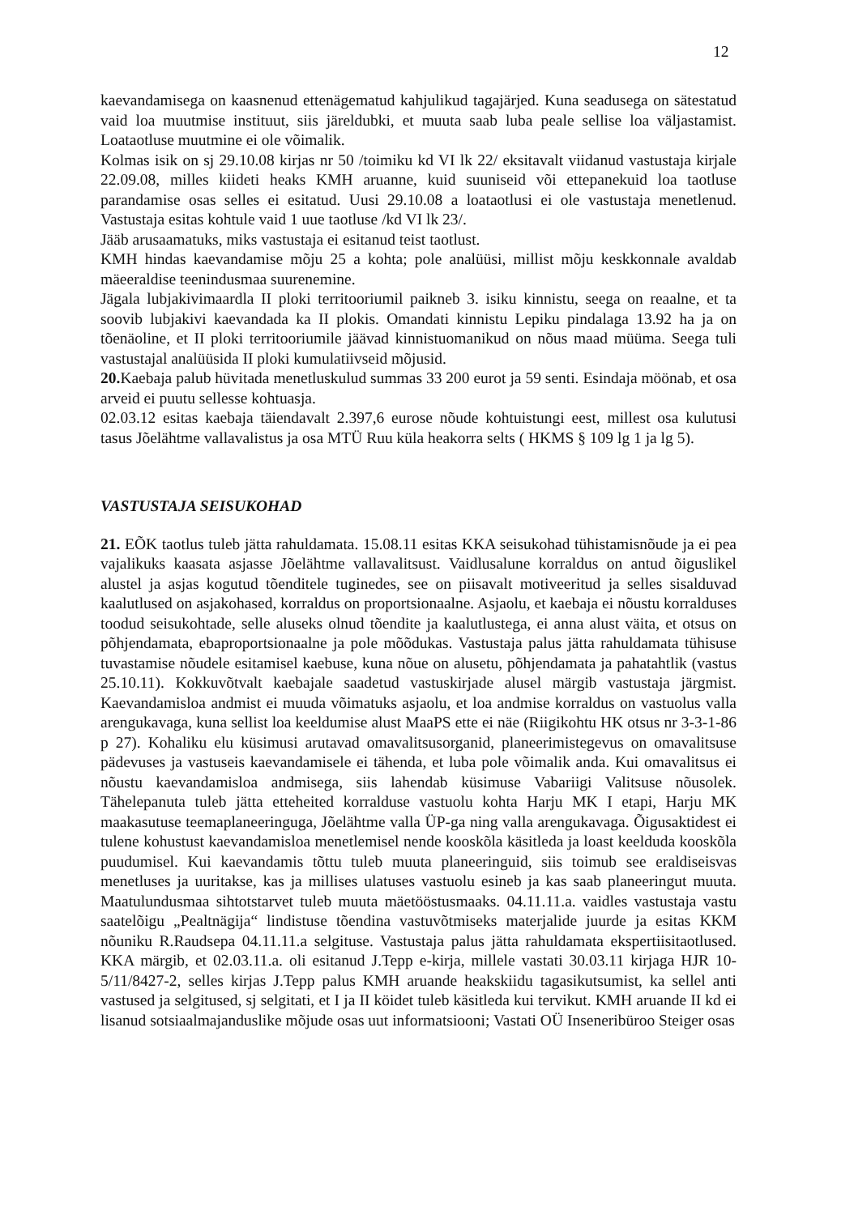12
kaevandamisega on kaasnenud ettenägematud kahjulikud tagajärjed. Kuna seadusega on sätestatud vaid loa muutmise instituut, siis järeldubki, et muuta saab luba peale sellise loa väljastamist. Loataotluse muutmine ei ole võimalik.
Kolmas isik on sj 29.10.08 kirjas nr 50 /toimiku kd VI lk 22/ eksitavalt viidanud vastustaja kirjale 22.09.08, milles kiideti heaks KMH aruanne, kuid suuniseid või ettepanekuid loa taotluse parandamise osas selles ei esitatud. Uusi 29.10.08 a loataotlusi ei ole vastustaja menetlenud. Vastustaja esitas kohtule vaid 1 uue taotluse /kd VI lk 23/.
Jääb arusaamatuks, miks vastustaja ei esitanud teist taotlust.
KMH hindas kaevandamise mõju 25 a kohta; pole analüüsi, millist mõju keskkonnale avaldab mäeeraldise teenindusmaa suurenemine.
Jägala lubjakivimaardla II ploki territooriumil paikneb 3. isiku kinnistu, seega on reaalne, et ta soovib lubjakivi kaevandada ka II plokis. Omandati kinnistu Lepiku pindalaga 13.92 ha ja on tõenäoline, et II ploki territooriumile jäävad kinnistuomanikud on nõus maad müüma. Seega tuli vastustajal analüüsida II ploki kumulatiivseid mõjusid.
20. Kaebaja palub hüvitada menetluskulud summas 33 200 eurot ja 59 senti. Esindaja möönab, et osa arveid ei puutu sellesse kohtuasja.
02.03.12 esitas kaebaja täiendavalt 2.397,6 eurose nõude kohtuistungi eest, millest osa kulutusi tasus Jõelähtme vallavalistus ja osa MTÜ Ruu küla heakorra selts ( HKMS § 109 lg 1 ja lg 5).
VASTUSTAJA SEISUKOHAD
21. EÕK taotlus tuleb jätta rahuldamata. 15.08.11 esitas KKA seisukohad tühistamisnõude ja ei pea vajalikuks kaasata asjasse Jõelähtme vallavalitsust. Vaidlusalune korraldus on antud õiguslikel alustel ja asjas kogutud tõenditele tuginedes, see on piisavalt motiveeritud ja selles sisalduvad kaalutlused on asjakohased, korraldus on proportsionaalne. Asjaolu, et kaebaja ei nõustu korralduses toodud seisukohtade, selle aluseks olnud tõendite ja kaalutlustega, ei anna alust väita, et otsus on põhjendamata, ebaproportsionaalne ja pole mõõdukas. Vastustaja palus jätta rahuldamata tühisuse tuvastamise nõudele esitamisel kaebuse, kuna nõue on alusetu, põhjendamata ja pahatahtlik (vastus 25.10.11). Kokkuvõtvalt kaebajale saadetud vastuskirjade alusel märgib vastustaja järgmist. Kaevandamisloa andmist ei muuda võimatuks asjaolu, et loa andmise korraldus on vastuolus valla arengukavaga, kuna sellist loa keeldumise alust MaaPS ette ei näe (Riigikohtu HK otsus nr 3-3-1-86 p 27). Kohaliku elu küsimusi arutavad omavalitsusorganid, planeerimistegevus on omavalitsuse pädevuses ja vastuseis kaevandamisele ei tähenda, et luba pole võimalik anda. Kui omavalitsus ei nõustu kaevandamisloa andmisega, siis lahendab küsimuse Vabariigi Valitsuse nõusolek. Tähelepanuta tuleb jätta etteheited korralduse vastuolu kohta Harju MK I etapi, Harju MK maakasutuse teemaplaneeringuga, Jõelähtme valla ÜP-ga ning valla arengukavaga. Õigusaktidest ei tulene kohustust kaevandamisloa menetlemisel nende kooskõla käsitleda ja loast keelduda kooskõla puudumisel. Kui kaevandamis tõttu tuleb muuta planeeringuid, siis toimub see eraldiseisvas menetluses ja uuritakse, kas ja millises ulatuses vastuolu esineb ja kas saab planeeringut muuta. Maatulundusmaa sihtotstarvet tuleb muuta mäetööstusmaaks. 04.11.11.a. vaidles vastustaja vastu saatelõigu „Pealtnägija“ lindistuse tõendina vastuvõtmiseks materjalide juurde ja esitas KKM nõuniku R.Raudsepa 04.11.11.a selgituse. Vastustaja palus jätta rahuldamata ekspertiisitaotlused. KKA märgib, et 02.03.11.a. oli esitanud J.Tepp e-kirja, millele vastati 30.03.11 kirjaga HJR 10-5/11/8427-2, selles kirjas J.Tepp palus KMH aruande heakskiidu tagasikutsumist, ka sellel anti vastused ja selgitused, sj selgitati, et I ja II köidet tuleb käsitleda kui tervikut. KMH aruande II kd ei lisanud sotsiaalmajanduslike mõjude osas uut informatsiooni; Vastati OÜ Inseneribüroo Steiger osas